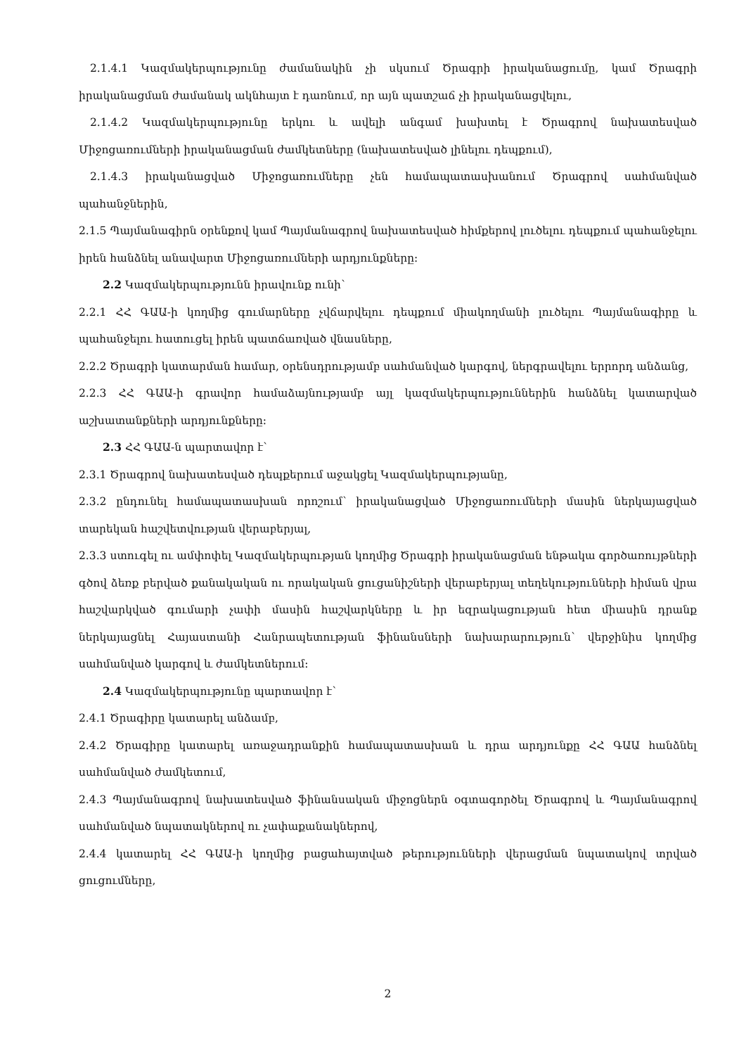2.1.4.1 Կազմակերպությունը ժամանակին չի սկսում Ծրագրի իրականացումը, կամ Ծրագրի իրականացման ժամանակ ակնհայտ է դառնում, որ այն պատշաճ չի իրականացվելու,
2.1.4.2 Կազմակերպությունը երկու և ավելի անգամ խախտել է Ծրագրով նախատեսված Միջոցառումների իրականացման ժամկետները (նախատեսված լինելու դեպքում),
2.1.4.3 իրականացված Միջոցառումները չեն համապատասխանում Ծրագրով սահմանված պահանջներին,
2.1.5 Պայմանագիրն օրենքով կամ Պայմանագրով նախատեսված հիմքերով լուծելու դեպքում պահանջելու իրեն հանձնել անավարտ Միջոցառումների արդյունքները։
2.2 Կազմակերպությունն իրավունք ունի՝
2.2.1 ՀՀ ԳԱԱ-ի կողմից գումարները չվճարվելու դեպքում միակողմանի լուծելու Պայմանագիրը և պահանջելու հատուցել իրեն պատճառված վնասները,
2.2.2 Ծրագրի կատարման համար, օրենսդրությամբ սահմանված կարգով, ներգրավելու երրորդ անձանց,
2.2.3 ՀՀ ԳԱԱ-ի գրավոր համաձայնությամբ այլ կազմակերպություններին հանձնել կատարված աշխատանքների արդյունքները։
2.3 ՀՀ ԳԱԱ-ն պարտավոր է՝
2.3.1 Ծրագրով նախատեսված դեպքերում աջակցել Կազմակերպությանը,
2.3.2 ընդունել համապատասխան որոշում՝ իրականացված Միջոցառումների մասին ներկայացված տարեկան հաշվետվության վերաբերյալ,
2.3.3 ստուգել ու ամփոփել Կազմակերպության կողմից Ծրագրի իրականացման ենթակա գործառույթների գծով ձեռք բերված քանակական ու որակական ցուցանիշների վերաբերյալ տեղեկությունների հիման վրա հաշվարկված գումարի չափի մասին հաշվարկները և իր եզրակացության հետ միասին դրանք ներկայացնել Հայաստանի Հանրապետության ֆինանսների նախարարություն՝ վերջինիս կողմից սահմանված կարգով և ժամկետներում։
2.4 Կազմակերպությունը պարտավոր է՝
2.4.1 Ծրագիրը կատարել անձամբ,
2.4.2 Ծրագիրը կատարել առաջադրանքին համապատասխան և դրա արդյունքը ՀՀ ԳԱԱ հանձնել սահմանված ժամկետում,
2.4.3 Պայմանագրով նախատեսված ֆինանսական միջոցներն օգտագործել Ծրագրով և Պայմանագրով սահմանված նպատակներով ու չափաքանակներով,
2.4.4 կատարել ՀՀ ԳԱԱ-ի կողմից բացահայտված թերությունների վերացման նպատակով տրված ցուցումները,
2